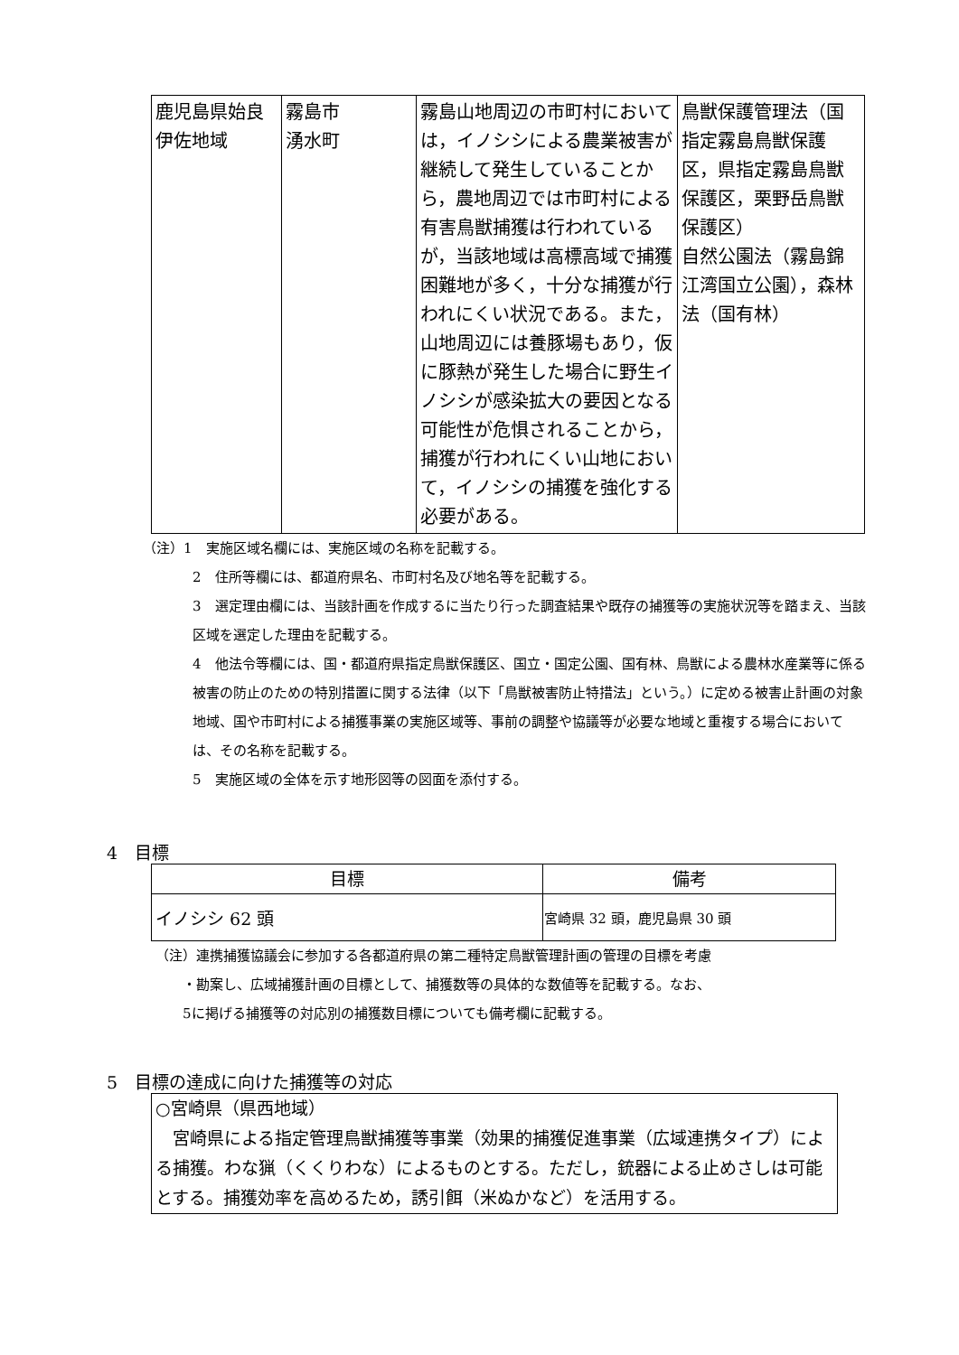| 鹿児島県始良伊佐地域 | 霧島市 湧水町 | 霧島山地周辺の市町村においては，イノシシによる農業被害が継続して発生していることから，農地周辺では市町村による有害鳥獣捕獲は行われているが，当該地域は高標高域で捕獲困難地が多く，十分な捕獲が行われにくい状況である。また，山地周辺には養豚場もあり，仮に豚熱が発生した場合に野生イノシシが感染拡大の要因となる可能性が危惧されることから，捕獲が行われにくい山地において，イノシシの捕獲を強化する必要がある。 | 鳥獣保護管理法（国指定霧島鳥獣保護区，県指定霧島鳥獣保護区，栗野岳鳥獣保護区） 自然公園法（霧島錦江湾国立公園），森林法（国有林） |
（注）1　実施区域名欄には、実施区域の名称を記載する。
2　住所等欄には、都道府県名、市町村名及び地名等を記載する。
3　選定理由欄には、当該計画を作成するに当たり行った調査結果や既存の捕獲等の実施状況等を踏まえ、当該区域を選定した理由を記載する。
4　他法令等欄には、国・都道府県指定鳥獣保護区、国立・国定公園、国有林、鳥獣による農林水産業等に係る被害の防止のための特別措置に関する法律（以下「鳥獣被害防止特措法」という。）に定める被害止計画の対象地域、国や市町村による捕獲事業の実施区域等、事前の調整や協議等が必要な地域と重複する場合においては、その名称を記載する。
5　実施区域の全体を示す地形図等の図面を添付する。
4　目標
| 目標 | 備考 |
| --- | --- |
| イノシシ 62 頭 | 宮崎県 32 頭，鹿児島県 30 頭 |
（注）連携捕獲協議会に参加する各都道府県の第二種特定鳥獣管理計画の管理の目標を考慮
　　・勘案し、広域捕獲計画の目標として、捕獲数等の具体的な数値等を記載する。なお、
　　5に掲げる捕獲等の対応別の捕獲数目標についても備考欄に記載する。
5　目標の達成に向けた捕獲等の対応
○宮崎県（県西地域）
　宮崎県による指定管理鳥獣捕獲等事業（効果的捕獲促進事業（広域連携タイプ）による捕獲。わな猟（くくりわな）によるものとする。ただし，銃器による止めさしは可能とする。捕獲効率を高めるため，誘引餌（米ぬかなど）を活用する。